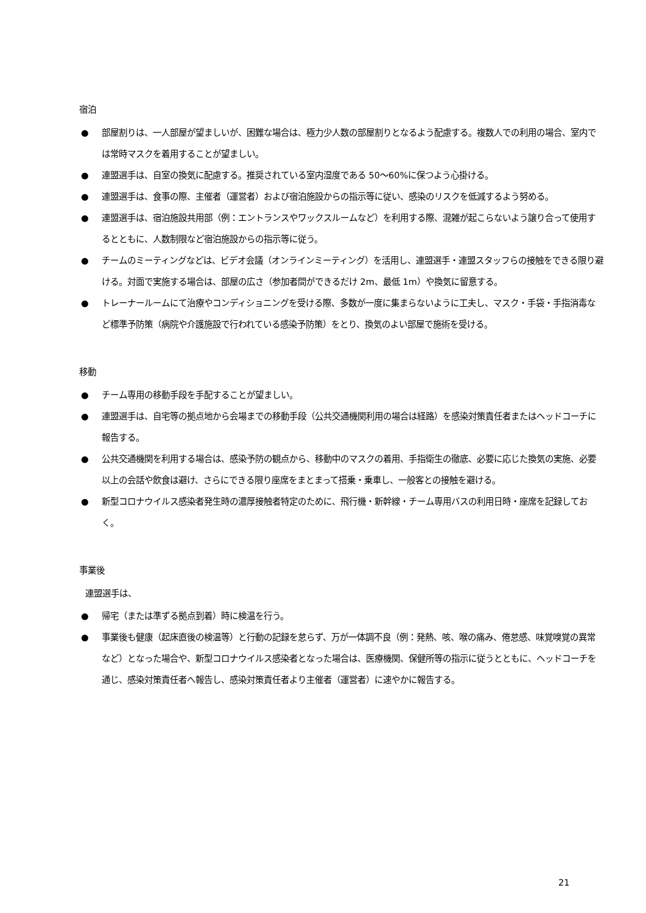宿泊
● 部屋割りは、一人部屋が望ましいが、困難な場合は、極力少人数の部屋割りとなるよう配慮する。複数人での利用の場合、室内では常時マスクを着用することが望ましい。
● 連盟選手は、自室の換気に配慮する。推奨されている室内湿度である 50～60%に保つよう心掛ける。
● 連盟選手は、食事の際、主催者（運営者）および宿泊施設からの指示等に従い、感染のリスクを低減するよう努める。
● 連盟選手は、宿泊施設共用部（例：エントランスやワックスルームなど）を利用する際、混雑が起こらないよう譲り合って使用するとともに、人数制限など宿泊施設からの指示等に従う。
● チームのミーティングなどは、ビデオ会議（オンラインミーティング）を活用し、連盟選手・連盟スタッフらの接触をできる限り避ける。対面で実施する場合は、部屋の広さ（参加者間ができるだけ 2m、最低 1m）や換気に留意する。
● トレーナールームにて治療やコンディショニングを受ける際、多数が一度に集まらないように工夫し、マスク・手袋・手指消毒など標準予防策（病院や介護施設で行われている感染予防策）をとり、換気のよい部屋で施術を受ける。
移動
● チーム専用の移動手段を手配することが望ましい。
● 連盟選手は、自宅等の拠点地から会場までの移動手段（公共交通機関利用の場合は経路）を感染対策責任者またはヘッドコーチに報告する。
● 公共交通機関を利用する場合は、感染予防の観点から、移動中のマスクの着用、手指衛生の徹底、必要に応じた換気の実施、必要以上の会話や飲食は避け、さらにできる限り座席をまとまって搭乗・乗車し、一般客との接触を避ける。
● 新型コロナウイルス感染者発生時の濃厚接触者特定のために、飛行機・新幹線・チーム専用バスの利用日時・座席を記録しておく。
事業後
連盟選手は、
● 帰宅（または準ずる拠点到着）時に検温を行う。
● 事業後も健康（起床直後の検温等）と行動の記録を怠らず、万が一体調不良（例：発熱、咳、喉の痛み、倦怠感、味覚嗅覚の異常など）となった場合や、新型コロナウイルス感染者となった場合は、医療機関、保健所等の指示に従うとともに、ヘッドコーチを通じ、感染対策責任者へ報告し、感染対策責任者より主催者（運営者）に速やかに報告する。
21